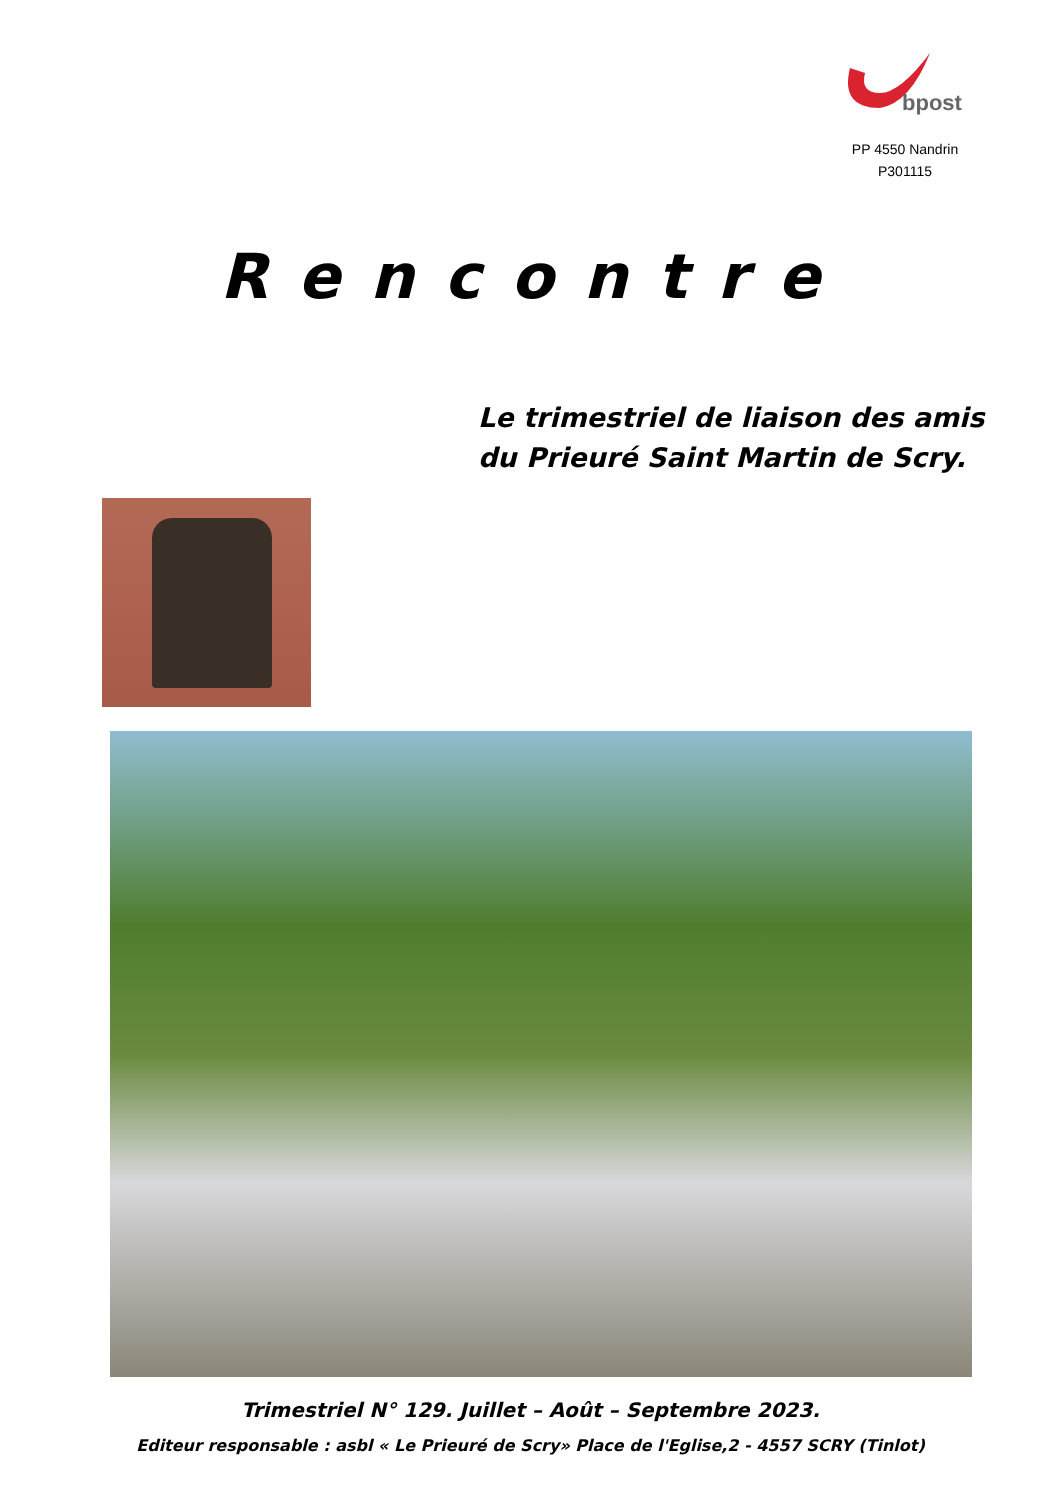bpost
PP 4550 Nandrin
P301115
Rencontre
Le trimestriel de liaison des amis
du Prieuré Saint Martin de Scry.
Trimestriel N° 129. Juillet – Août – Septembre 2023.
Editeur responsable : asbl « Le Prieuré de Scry» Place de l'Eglise,2 - 4557 SCRY (Tinlot)